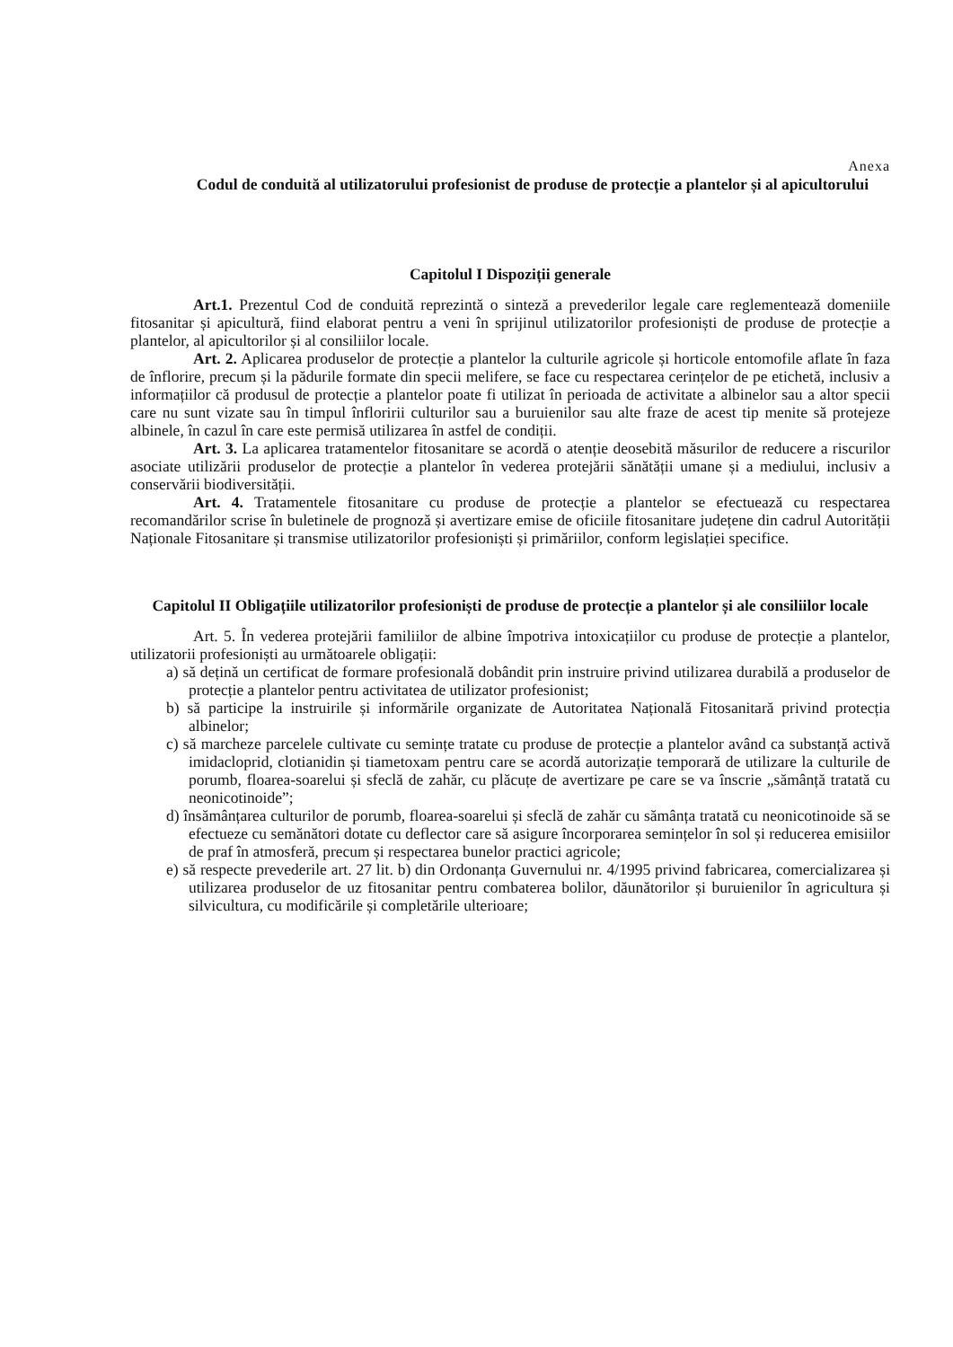Anexa
Codul de conduită al utilizatorului profesionist de produse de protecție a plantelor și al apicultorului
Capitolul I Dispoziții generale
Art.1. Prezentul Cod de conduită reprezintă o sinteză a prevederilor legale care reglementează domeniile fitosanitar și apicultură, fiind elaborat pentru a veni în sprijinul utilizatorilor profesioniști de produse de protecție a plantelor, al apicultorilor și al consiliilor locale.
Art. 2. Aplicarea produselor de protecție a plantelor la culturile agricole și horticole entomofile aflate în faza de înflorire, precum și la pădurile formate din specii melifere, se face cu respectarea cerințelor de pe etichetă, inclusiv a informațiilor că produsul de protecție a plantelor poate fi utilizat în perioada de activitate a albinelor sau a altor specii care nu sunt vizate sau în timpul înfloririi culturilor sau a buruienilor sau alte fraze de acest tip menite să protejeze albinele, în cazul în care este permisă utilizarea în astfel de condiții.
Art. 3. La aplicarea tratamentelor fitosanitare se acordă o atenție deosebită măsurilor de reducere a riscurilor asociate utilizării produselor de protecție a plantelor în vederea protejării sănătății umane și a mediului, inclusiv a conservării biodiversității.
Art. 4. Tratamentele fitosanitare cu produse de protecție a plantelor se efectuează cu respectarea recomandărilor scrise în buletinele de prognoză și avertizare emise de oficiile fitosanitare județene din cadrul Autorității Naționale Fitosanitare și transmise utilizatorilor profesioniști și primăriilor, conform legislației specifice.
Capitolul II Obligațiile utilizatorilor profesioniști de produse de protecție a plantelor și ale consiliilor locale
Art. 5. În vederea protejării familiilor de albine împotriva intoxicațiilor cu produse de protecție a plantelor, utilizatorii profesioniști au următoarele obligații:
a) să dețină un certificat de formare profesională dobândit prin instruire privind utilizarea durabilă a produselor de protecție a plantelor pentru activitatea de utilizator profesionist;
b) să participe la instruirile și informările organizate de Autoritatea Națională Fitosanitară privind protecția albinelor;
c) să marcheze parcelele cultivate cu semințe tratate cu produse de protecție a plantelor având ca substanță activă imidacloprid, clotianidin și tiametoxam pentru care se acordă autorizație temporară de utilizare la culturile de porumb, floarea-soarelui și sfeclă de zahăr, cu plăcuțe de avertizare pe care se va înscrie „sămânță tratată cu neonicotinoide”;
d) însămânțarea culturilor de porumb, floarea-soarelui și sfeclă de zahăr cu sămânța tratată cu neonicotinoide să se efectueze cu semănători dotate cu deflector care să asigure încorporarea semințelor în sol și reducerea emisiilor de praf în atmosferă, precum și respectarea bunelor practici agricole;
e) să respecte prevederile art. 27 lit. b) din Ordonanța Guvernului nr. 4/1995 privind fabricarea, comercializarea și utilizarea produselor de uz fitosanitar pentru combaterea bolilor, dăunătorilor și buruienilor în agricultura și silvicultura, cu modificările și completările ulterioare;